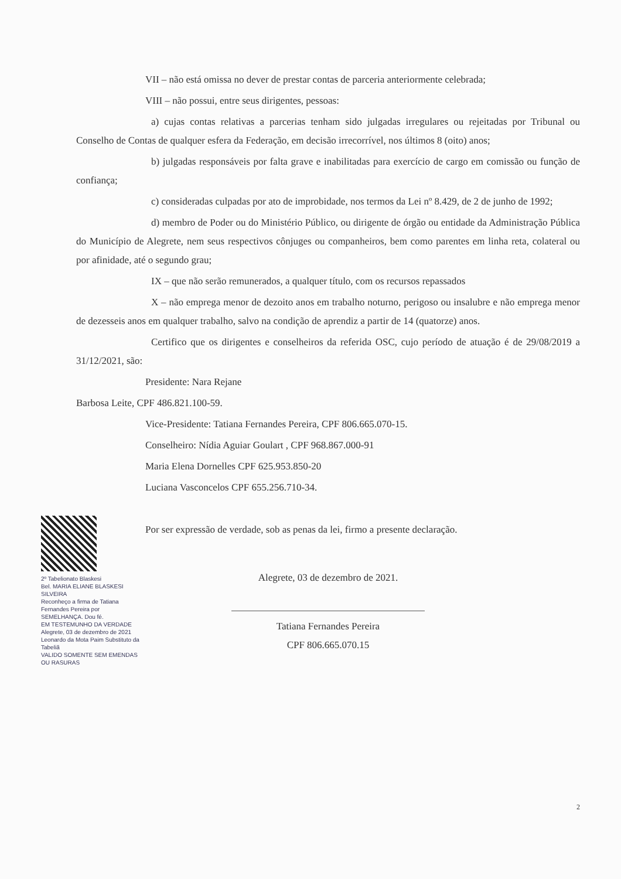VII – não está omissa no dever de prestar contas de parceria anteriormente celebrada;
VIII – não possui, entre seus dirigentes, pessoas:
a) cujas contas relativas a parcerias tenham sido julgadas irregulares ou rejeitadas por Tribunal ou Conselho de Contas de qualquer esfera da Federação, em decisão irrecorrível, nos últimos 8 (oito) anos;
b) julgadas responsáveis por falta grave e inabilitadas para exercício de cargo em comissão ou função de confiança;
c) consideradas culpadas por ato de improbidade, nos termos da Lei nº 8.429, de 2 de junho de 1992;
d) membro de Poder ou do Ministério Público, ou dirigente de órgão ou entidade da Administração Pública do Município de Alegrete, nem seus respectivos cônjuges ou companheiros, bem como parentes em linha reta, colateral ou por afinidade, até o segundo grau;
IX – que não serão remunerados, a qualquer título, com os recursos repassados
X – não emprega menor de dezoito anos em trabalho noturno, perigoso ou insalubre e não emprega menor de dezesseis anos em qualquer trabalho, salvo na condição de aprendiz a partir de 14 (quatorze) anos.
Certifico que os dirigentes e conselheiros da referida OSC, cujo período de atuação é de 29/08/2019 a 31/12/2021, são:
Presidente: Nara Rejane
Barbosa Leite, CPF 486.821.100-59.
Vice-Presidente: Tatiana Fernandes Pereira, CPF 806.665.070-15.
Conselheiro: Nídia Aguiar Goulart , CPF 968.867.000-91
Maria Elena Dornelles CPF 625.953.850-20
Luciana Vasconcelos CPF 655.256.710-34.
Por ser expressão de verdade, sob as penas da lei, firmo a presente declaração.
Alegrete, 03 de dezembro de 2021.
Tatiana Fernandes Pereira
CPF 806.665.070.15
2º Tabelionato Blaskesi
Bel. MARIA ELIANE BLASKESI SILVEIRA
Reconheço a firma de Tatiana Fernandes Pereira por SEMELHANÇA. Dou fé.
EM TESTEMUNHO DA VERDADE
Alegrete, 03 de dezembro de 2021
Leonardo da Mota Paim Substituto da Tabeliã
VALIDO SOMENTE SEM EMENDAS OU RASURAS
2